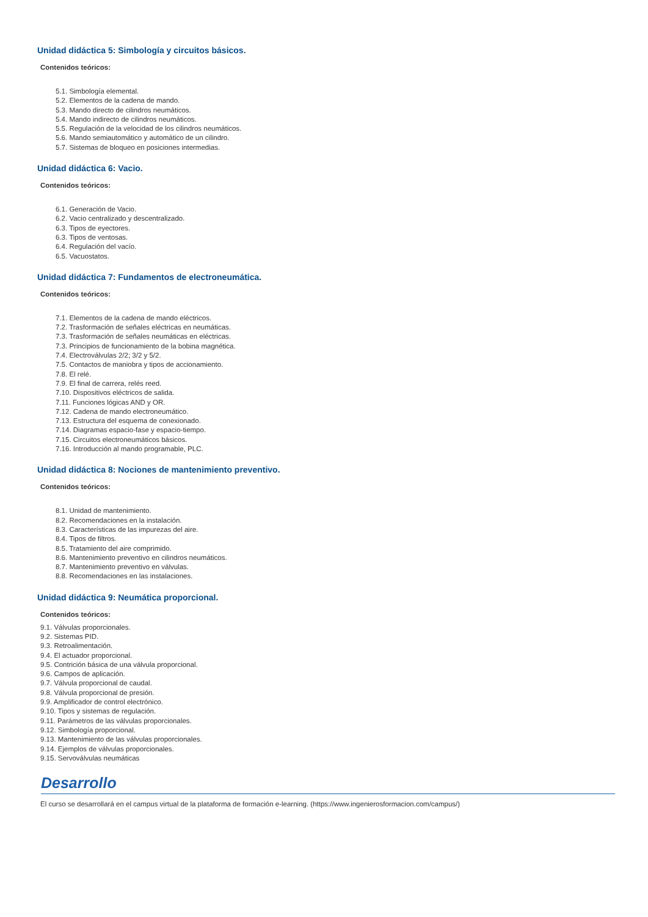Unidad didáctica 5: Simbología y circuitos básicos.
Contenidos teóricos:
5.1. Simbología elemental.
5.2. Elementos de la cadena de mando.
5.3. Mando directo de cilindros neumáticos.
5.4. Mando indirecto de cilindros neumáticos.
5.5. Regulación de la velocidad de los cilindros neumáticos.
5.6. Mando semiautomático y automático de un cilindro.
5.7. Sistemas de bloqueo en posiciones intermedias.
Unidad didáctica 6: Vacio.
Contenidos teóricos:
6.1. Generación de Vacio.
6.2. Vacio centralizado y descentralizado.
6.3. Tipos de eyectores.
6.3. Tipos de ventosas.
6.4. Regulación del vacío.
6.5. Vacuostatos.
Unidad didáctica 7: Fundamentos de electroneumática.
Contenidos teóricos:
7.1. Elementos de la cadena de mando eléctricos.
7.2. Trasformación de señales eléctricas en neumáticas.
7.3. Trasformación de señales neumáticas en eléctricas.
7.3. Principios de funcionamiento de la bobina magnética.
7.4. Electroválvulas 2/2; 3/2 y 5/2.
7.5. Contactos de maniobra y tipos de accionamiento.
7.8. El relé.
7.9. El final de carrera, relés reed.
7.10. Dispositivos eléctricos de salida.
7.11. Funciones lógicas AND y OR.
7.12. Cadena de mando electroneumático.
7.13. Estructura del esquema de conexionado.
7.14. Diagramas espacio-fase y espacio-tiempo.
7.15. Circuitos electroneumáticos básicos.
7.16. Introducción al mando programable, PLC.
Unidad didáctica 8: Nociones de mantenimiento preventivo.
Contenidos teóricos:
8.1. Unidad de mantenimiento.
8.2. Recomendaciones en la instalación.
8.3. Características de las impurezas del aire.
8.4. Tipos de filtros.
8.5. Tratamiento del aire comprimido.
8.6. Mantenimiento preventivo en cilindros neumáticos.
8.7. Mantenimiento preventivo en válvulas.
8.8. Recomendaciones en las instalaciones.
Unidad didáctica 9: Neumática proporcional.
Contenidos teóricos:
9.1. Válvulas proporcionales.
9.2. Sistemas PID.
9.3. Retroalimentación.
9.4. El actuador proporcional.
9.5. Contrición básica de una válvula proporcional.
9.6. Campos de aplicación.
9.7. Válvula proporcional de caudal.
9.8. Válvula proporcional de presión.
9.9. Amplificador de control electrónico.
9.10. Tipos y sistemas de regulación.
9.11. Parámetros de las válvulas proporcionales.
9.12. Simbología proporcional.
9.13. Mantenimiento de las válvulas proporcionales.
9.14. Ejemplos de válvulas proporcionales.
9.15. Servoválvulas neumáticas
Desarrollo
El curso se desarrollará en el campus virtual de la plataforma de formación e-learning. (https://www.ingenierosformacion.com/campus/)